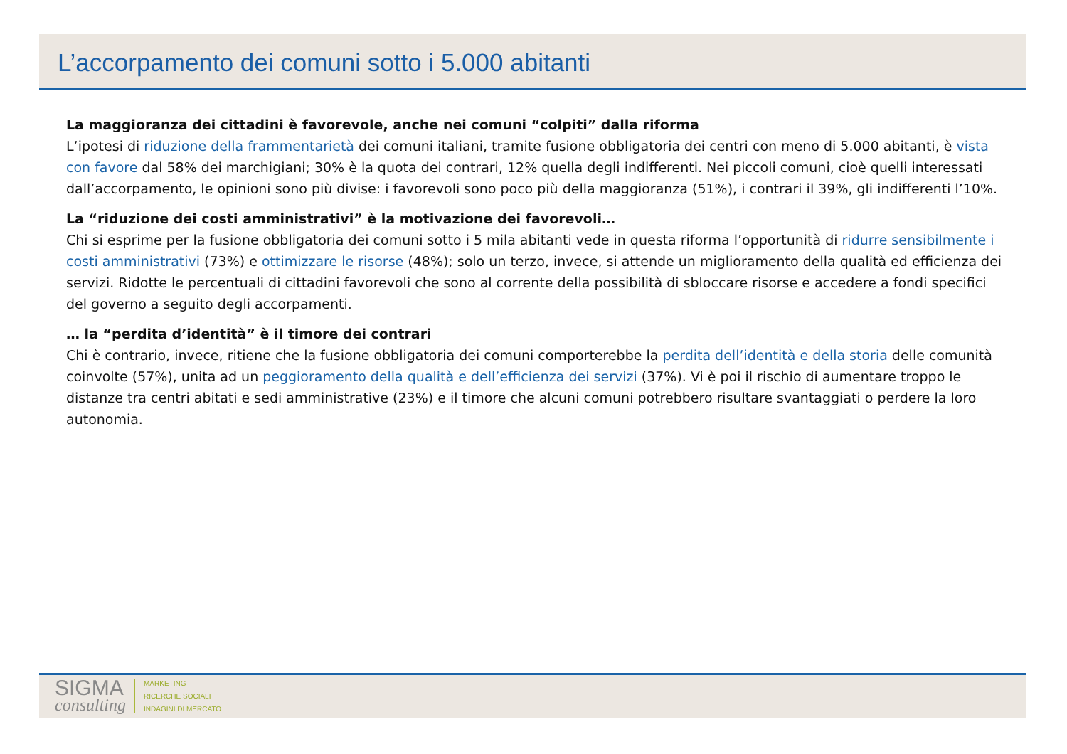L’accorpamento dei comuni sotto i 5.000 abitanti
La maggioranza dei cittadini è favorevole, anche nei comuni “colpiti” dalla riforma
L’ipotesi di riduzione della frammentarietà dei comuni italiani, tramite fusione obbligatoria dei centri con meno di 5.000 abitanti, è vista con favore dal 58% dei marchigiani; 30% è la quota dei contrari, 12% quella degli indifferenti. Nei piccoli comuni, cioè quelli interessati dall’accorpamento, le opinioni sono più divise: i favorevoli sono poco più della maggioranza (51%), i contrari il 39%, gli indifferenti l’10%.
La “riduzione dei costi amministrativi” è la motivazione dei favorevoli…
Chi si esprime per la fusione obbligatoria dei comuni sotto i 5 mila abitanti vede in questa riforma l’opportunità di ridurre sensibilmente i costi amministrativi (73%) e ottimizzare le risorse (48%); solo un terzo, invece, si attende un miglioramento della qualità ed efficienza dei servizi. Ridotte le percentuali di cittadini favorevoli che sono al corrente della possibilità di sbloccare risorse e accedere a fondi specifici del governo a seguito degli accorpamenti.
… la “perdita d’identità” è il timore dei contrari
Chi è contrario, invece, ritiene che la fusione obbligatoria dei comuni comporterebbe la perdita dell’identità e della storia delle comunità coinvolte (57%), unita ad un peggioramento della qualità e dell’efficienza dei servizi (37%). Vi è poi il rischio di aumentare troppo le distanze tra centri abitati e sedi amministrative (23%) e il timore che alcuni comuni potrebbero risultare svantaggiati o perdere la loro autonomia.
SIGMA
consulting
MARKETING
RICERCHE SOCIALI
INDAGINI DI MERCATO